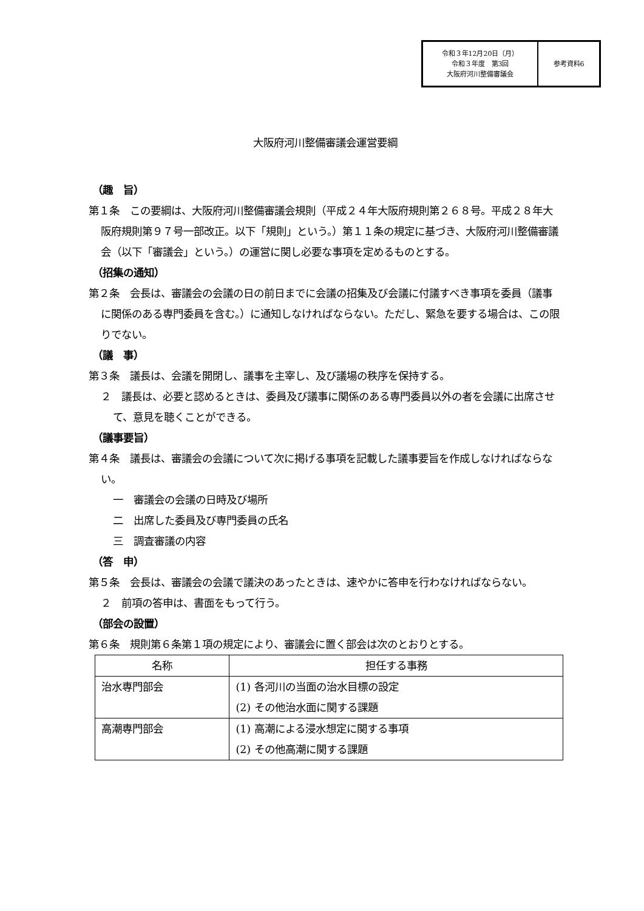令和３年12月20日（月）
令和３年度　第3回
大阪府河川整備審議会
参考資料6
大阪府河川整備審議会運営要綱
（趣　旨）
第１条　この要綱は、大阪府河川整備審議会規則（平成２４年大阪府規則第２６８号。平成２８年大阪府規則第９７号一部改正。以下「規則」という。）第１１条の規定に基づき、大阪府河川整備審議会（以下「審議会」という。）の運営に関し必要な事項を定めるものとする。
（招集の通知）
第２条　会長は、審議会の会議の日の前日までに会議の招集及び会議に付議すべき事項を委員（議事に関係のある専門委員を含む。）に通知しなければならない。ただし、緊急を要する場合は、この限りでない。
（議　事）
第３条　議長は、会議を開閉し、議事を主宰し、及び議場の秩序を保持する。
２　議長は、必要と認めるときは、委員及び議事に関係のある専門委員以外の者を会議に出席させて、意見を聴くことができる。
（議事要旨）
第４条　議長は、審議会の会議について次に掲げる事項を記載した議事要旨を作成しなければならない。
一　審議会の会議の日時及び場所
二　出席した委員及び専門委員の氏名
三　調査審議の内容
（答　申）
第５条　会長は、審議会の会議で議決のあったときは、速やかに答申を行わなければならない。
２　前項の答申は、書面をもって行う。
（部会の設置）
第６条　規則第６条第１項の規定により、審議会に置く部会は次のとおりとする。
| 名称 | 担任する事務 |
| --- | --- |
| 治水専門部会 | (1) 各河川の当面の治水目標の設定 (2) その他治水面に関する課題 |
| 高潮専門部会 | (1) 高潮による浸水想定に関する事項 (2) その他高潮に関する課題 |